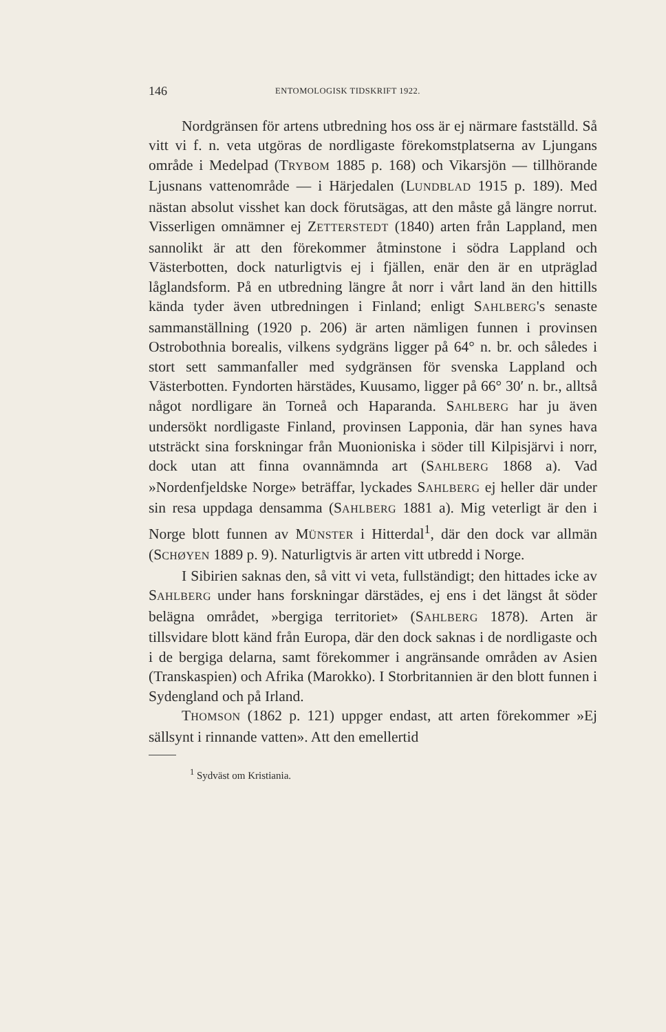146 ENTOMOLOGISK TIDSKRIFT 1922.
Nordgränsen för artens utbredning hos oss är ej närmare fastställd. Så vitt vi f. n. veta utgöras de nordligaste förekomstplatserna av Ljungans område i Medelpad (TRYBOM 1885 p. 168) och Vikarsjön — tillhörande Ljusnans vattenområde — i Härjedalen (LUNDBLAD 1915 p. 189). Med nästan absolut visshet kan dock förutsägas, att den måste gå längre norrut. Visserligen omnämner ej ZETTERSTEDT (1840) arten från Lappland, men sannolikt är att den förekommer åtminstone i södra Lappland och Västerbotten, dock naturligtvis ej i fjällen, enär den är en utpräglad låglandsform. På en utbredning längre åt norr i vårt land än den hittills kända tyder även utbredningen i Finland; enligt SAHLBERG's senaste sammanställning (1920 p. 206) är arten nämligen funnen i provinsen Ostrobothnia borealis, vilkens sydgräns ligger på 64° n. br. och således i stort sett sammanfaller med sydgränsen för svenska Lappland och Västerbotten. Fyndorten härstädes, Kuusamo, ligger på 66° 30′ n. br., alltså något nordligare än Torneå och Haparanda. SAHLBERG har ju även undersökt nordligaste Finland, provinsen Lapponia, där han synes hava utsträckt sina forskningar från Muonioniska i söder till Kilpisjärvi i norr, dock utan att finna ovannämnda art (SAHLBERG 1868 a). Vad »Nordenfjeldske Norge» beträffar, lyckades SAHLBERG ej heller där under sin resa uppdaga densamma (SAHLBERG 1881 a). Mig veterligt är den i Norge blott funnen av MÜNSTER i Hitterdal<sup>1</sup>, där den dock var allmän (SCHØYEN 1889 p. 9). Naturligtvis är arten vitt utbredd i Norge.
I Sibirien saknas den, så vitt vi veta, fullständigt; den hittades icke av SAHLBERG under hans forskningar därstädes, ej ens i det längst åt söder belägna området, »bergiga territoriet» (SAHLBERG 1878). Arten är tillsvidare blott känd från Europa, där den dock saknas i de nordligaste och i de bergiga delarna, samt förekommer i angränsande områden av Asien (Transkaspien) och Afrika (Marokko). I Storbritannien är den blott funnen i Sydengland och på Irland.
THOMSON (1862 p. 121) uppger endast, att arten förekommer »Ej sällsynt i rinnande vatten». Att den emellertid
<sup>1</sup> Sydväst om Kristiania.